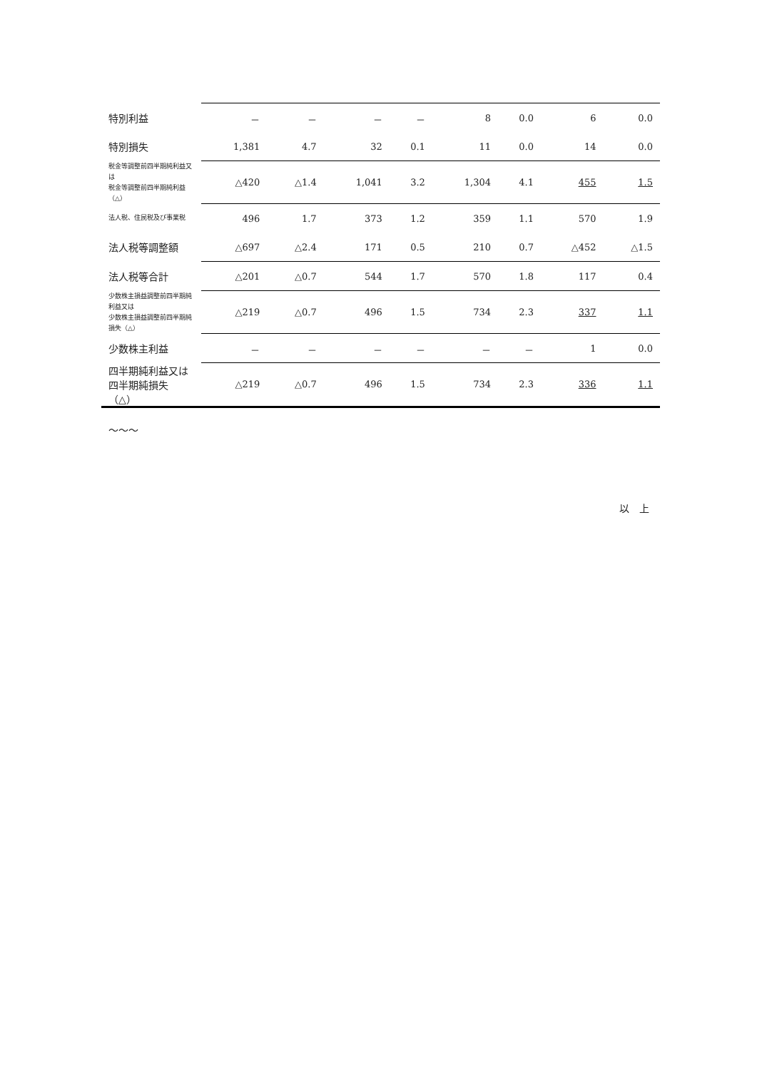| 特別利益 | － | － | － | － | 8 | 0.0 | 6 | 0.0 |
| 特別損失 | 1,381 | 4.7 | 32 | 0.1 | 11 | 0.0 | 14 | 0.0 |
| 税金等調整前四半期純利益又は 税金等調整前四半期純利益（△） | △420 | △1.4 | 1,041 | 3.2 | 1,304 | 4.1 | 455 | 1.5 |
| 法人税、住民税及び事業税 | 496 | 1.7 | 373 | 1.2 | 359 | 1.1 | 570 | 1.9 |
| 法人税等調整額 | △697 | △2.4 | 171 | 0.5 | 210 | 0.7 | △452 | △1.5 |
| 法人税等合計 | △201 | △0.7 | 544 | 1.7 | 570 | 1.8 | 117 | 0.4 |
| 少数株主損益調整前四半期純利益又は 少数株主損益調整前四半期純損失（△） | △219 | △0.7 | 496 | 1.5 | 734 | 2.3 | 337 | 1.1 |
| 少数株主利益 | － | － | － | － | － | － | 1 | 0.0 |
| 四半期純利益又は 四半期純損失（△） | △219 | △0.7 | 496 | 1.5 | 734 | 2.3 | 336 | 1.1 |
〜〜〜
以　上